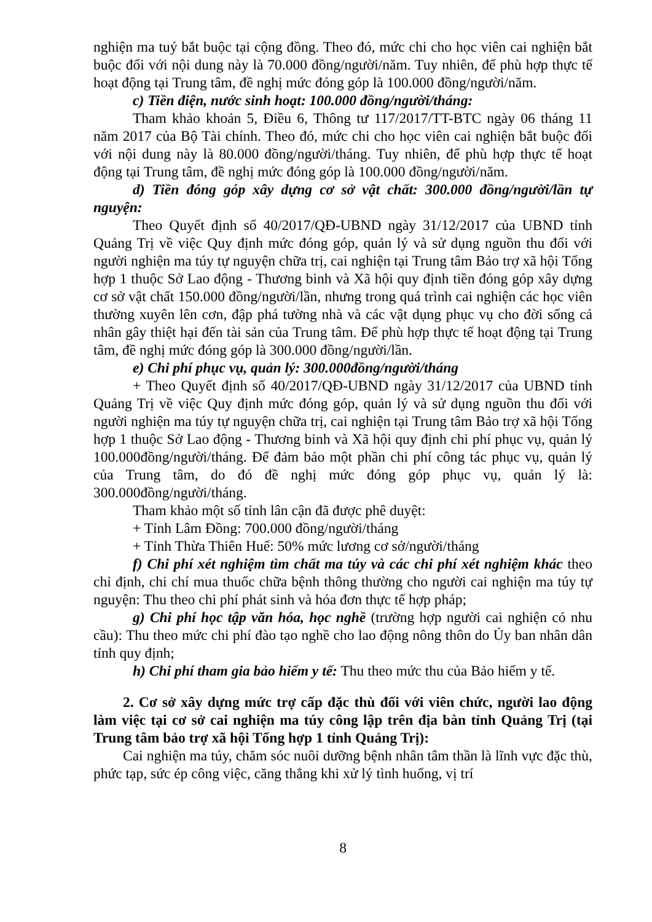nghiện ma tuý bắt buộc tại cộng đồng. Theo đó, mức chi cho học viên cai nghiện bắt buộc đối với nội dung này là 70.000 đồng/người/năm. Tuy nhiên, để phù hợp thực tế hoạt động tại Trung tâm, đề nghị mức đóng góp là 100.000 đồng/người/năm.
c) Tiền điện, nước sinh hoạt: 100.000 đồng/người/tháng:
Tham khảo khoản 5, Điều 6, Thông tư 117/2017/TT-BTC ngày 06 tháng 11 năm 2017 của Bộ Tài chính. Theo đó, mức chi cho học viên cai nghiện bắt buộc đối với nội dung này là 80.000 đồng/người/tháng. Tuy nhiên, để phù hợp thực tế hoạt động tại Trung tâm, đề nghị mức đóng góp là 100.000 đồng/người/năm.
d) Tiền đóng góp xây dựng cơ sở vật chất: 300.000 đồng/người/lần tự nguyện:
Theo Quyết định số 40/2017/QĐ-UBND ngày 31/12/2017 của UBND tỉnh Quảng Trị về việc Quy định mức đóng góp, quản lý và sử dụng nguồn thu đối với người nghiện ma túy tự nguyện chữa trị, cai nghiện tại Trung tâm Bảo trợ xã hội Tổng hợp 1 thuộc Sở Lao động - Thương binh và Xã hội quy định tiền đóng góp xây dựng cơ sở vật chất 150.000 đồng/người/lần, nhưng trong quá trình cai nghiện các học viên thường xuyên lên cơn, đập phá tường nhà và các vật dụng phục vụ cho đời sống cá nhân gây thiệt hại đến tài sản của Trung tâm. Để phù hợp thực tế hoạt động tại Trung tâm, đề nghị mức đóng góp là 300.000 đồng/người/lần.
e) Chi phí phục vụ, quản lý: 300.000đồng/người/tháng
+ Theo Quyết định số 40/2017/QĐ-UBND ngày 31/12/2017 của UBND tỉnh Quảng Trị về việc Quy định mức đóng góp, quản lý và sử dụng nguồn thu đối với người nghiện ma túy tự nguyện chữa trị, cai nghiện tại Trung tâm Bảo trợ xã hội Tổng hợp 1 thuộc Sở Lao động - Thương binh và Xã hội quy định chi phí phục vụ, quản lý 100.000đồng/người/tháng. Để đảm bảo một phần chi phí công tác phục vụ, quản lý của Trung tâm, do đó đề nghị mức đóng góp phục vụ, quản lý là: 300.000đồng/người/tháng.
Tham khảo một số tỉnh lân cận đã được phê duyệt:
+ Tỉnh Lâm Đồng: 700.000 đồng/người/tháng
+ Tỉnh Thừa Thiên Huế: 50% mức lương cơ sở/người/tháng
f) Chi phí xét nghiệm tìm chất ma túy và các chi phí xét nghiệm khác theo chỉ định, chi chí mua thuốc chữa bệnh thông thường cho người cai nghiện ma túy tự nguyện: Thu theo chi phí phát sinh và hóa đơn thực tế hợp pháp;
g) Chi phí học tập văn hóa, học nghề (trường hợp người cai nghiện có nhu cầu): Thu theo mức chi phí đào tạo nghề cho lao động nông thôn do Ủy ban nhân dân tỉnh quy định;
h) Chi phí tham gia bảo hiểm y tế: Thu theo mức thu của Bảo hiểm y tế.
2. Cơ sở xây dựng mức trợ cấp đặc thù đối với viên chức, người lao động làm việc tại cơ sở cai nghiện ma túy công lập trên địa bàn tỉnh Quảng Trị (tại Trung tâm bảo trợ xã hội Tổng hợp 1 tỉnh Quảng Trị):
Cai nghiện ma túy, chăm sóc nuôi dưỡng bệnh nhân tâm thần là lĩnh vực đặc thù, phức tạp, sức ép công việc, căng thẳng khi xử lý tình huống, vị trí
8